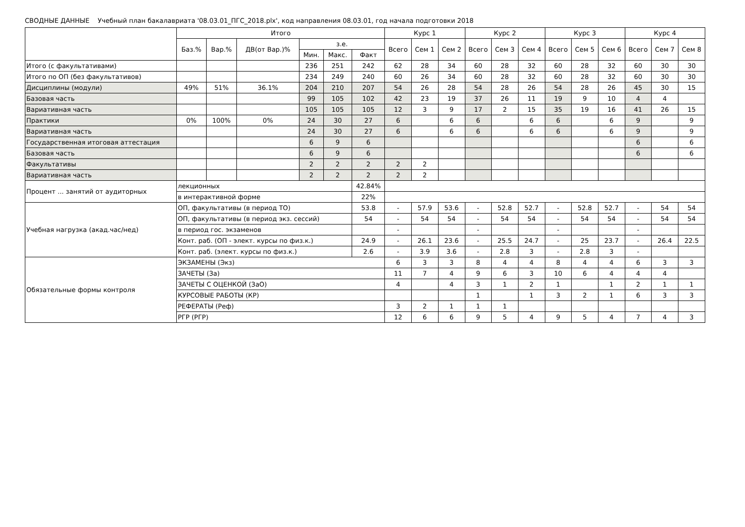СВОДНЫЕ ДАННЫЕ Учебный план бакалавриата '08.03.01_ПГС_2018.plx', код направления 08.03.01, год начала подготовки 2018
| | Итого | | | | | | Курс 1 | | | Курс 2 | | | Курс 3 | | | Курс 4 | | |
| --- | --- | --- | --- | --- | --- | --- | --- | --- | --- | --- | --- | --- | --- | --- | --- | --- | --- | --- |
| | Баз.% | Вар.% | ДВ(от Вар.)% | з.е. | | | Всего | Сем 1 | Сем 2 | Всего | Сем 3 | Сем 4 | Всего | Сем 5 | Сем 6 | Всего | Сем 7 | Сем 8 |
| | | | | Мин. | Макс. | Факт | | | | | | | | | | | | |
| Итого (с факультативами) | | | | 236 | 251 | 242 | 62 | 28 | 34 | 60 | 28 | 32 | 60 | 28 | 32 | 60 | 30 | 30 |
| Итого по ОП (без факультативов) | | | | 234 | 249 | 240 | 60 | 26 | 34 | 60 | 28 | 32 | 60 | 28 | 32 | 60 | 30 | 30 |
| Дисциплины (модули) | 49% | 51% | 36.1% | 204 | 210 | 207 | 54 | 26 | 28 | 54 | 28 | 26 | 54 | 28 | 26 | 45 | 30 | 15 |
| Базовая часть | | | | 99 | 105 | 102 | 42 | 23 | 19 | 37 | 26 | 11 | 19 | 9 | 10 | 4 | 4 | |
| Вариативная часть | | | | 105 | 105 | 105 | 12 | 3 | 9 | 17 | 2 | 15 | 35 | 19 | 16 | 41 | 26 | 15 |
| Практики | 0% | 100% | 0% | 24 | 30 | 27 | 6 | | 6 | 6 | | 6 | 6 | | 6 | 9 | | 9 |
| Вариативная часть | | | | 24 | 30 | 27 | 6 | | 6 | 6 | | 6 | 6 | | 6 | 9 | | 9 |
| Государственная итоговая аттестация | | | | 6 | 9 | 6 | | | | | | | | | | 6 | | 6 |
| Базовая часть | | | | 6 | 9 | 6 | | | | | | | | | | 6 | | 6 |
| Факультативы | | | | 2 | 2 | 2 | 2 | 2 | | | | | | | | | | |
| Вариативная часть | | | | 2 | 2 | 2 | 2 | 2 | | | | | | | | | | |
| Процент ... занятий от аудиторных | лекционных | | | | | 42.84% | | | | | | | | | | | | |
| | в интерактивной форме | | | | | 22% | | | | | | | | | | | | |
| Учебная нагрузка (акад.час/нед) | ОП, факультативы (в период ТО) | | | | | 53.8 | - | 57.9 | 53.6 | - | 52.8 | 52.7 | - | 52.8 | 52.7 | - | 54 | 54 |
| | ОП, факультативы (в период экз. сессий) | | | | | 54 | - | 54 | 54 | - | 54 | 54 | - | 54 | 54 | - | 54 | 54 |
| | в период гос. экзаменов | | | | | | - | | | - | | | - | | | - | | |
| | Конт. раб. (ОП - элект. курсы по физ.к.) | | | | | 24.9 | - | 26.1 | 23.6 | - | 25.5 | 24.7 | - | 25 | 23.7 | - | 26.4 | 22.5 |
| | Конт. раб. (элект. курсы по физ.к.) | | | | | 2.6 | - | 3.9 | 3.6 | - | 2.8 | 3 | - | 2.8 | 3 | - | | |
| Обязательные формы контроля | ЭКЗАМЕНЫ (Экз) | | | | | | 6 | 3 | 3 | 8 | 4 | 4 | 8 | 4 | 4 | 6 | 3 | 3 |
| | ЗАЧЕТЫ (За) | | | | | | 11 | 7 | 4 | 9 | 6 | 3 | 10 | 6 | 4 | 4 | 4 | |
| | ЗАЧЕТЫ С ОЦЕНКОЙ (ЗаО) | | | | | | 4 | | 4 | 3 | 1 | 2 | 1 | | 1 | 2 | 1 | 1 |
| | КУРСОВЫЕ РАБОТЫ (КР) | | | | | | | | | 1 | | 1 | 3 | 2 | 1 | 6 | 3 | 3 |
| | РЕФЕРАТЫ (Реф) | | | | | | 3 | 2 | 1 | 1 | 1 | | | | | | | |
| | РГР (РГР) | | | | | | 12 | 6 | 6 | 9 | 5 | 4 | 9 | 5 | 4 | 7 | 4 | 3 |